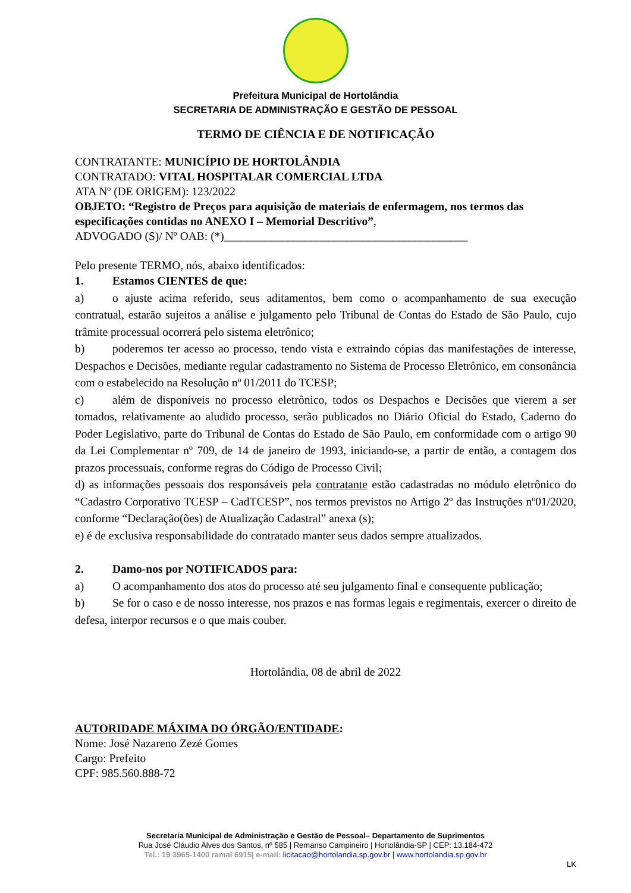Prefeitura Municipal de Hortolândia
SECRETARIA DE ADMINISTRAÇÃO E GESTÃO DE PESSOAL
TERMO DE CIÊNCIA E DE NOTIFICAÇÃO
CONTRATANTE: MUNICÍPIO DE HORTOLÂNDIA
CONTRATADO: VITAL HOSPITALAR COMERCIAL LTDA
ATA Nº (DE ORIGEM): 123/2022
OBJETO: “Registro de Preços para aquisição de materiais de enfermagem, nos termos das especificações contidas no ANEXO I – Memorial Descritivo”,
ADVOGADO (S)/ Nº OAB: (*)__________________________________________
Pelo presente TERMO, nós, abaixo identificados:
1. Estamos CIENTES de que:
a) o ajuste acima referido, seus aditamentos, bem como o acompanhamento de sua execução contratual, estarão sujeitos a análise e julgamento pelo Tribunal de Contas do Estado de São Paulo, cujo trâmite processual ocorrerá pelo sistema eletrônico;
b) poderemos ter acesso ao processo, tendo vista e extraindo cópias das manifestações de interesse, Despachos e Decisões, mediante regular cadastramento no Sistema de Processo Eletrônico, em consonância com o estabelecido na Resolução nº 01/2011 do TCESP;
c) além de disponíveis no processo eletrônico, todos os Despachos e Decisões que vierem a ser tomados, relativamente ao aludido processo, serão publicados no Diário Oficial do Estado, Caderno do Poder Legislativo, parte do Tribunal de Contas do Estado de São Paulo, em conformidade com o artigo 90 da Lei Complementar nº 709, de 14 de janeiro de 1993, iniciando-se, a partir de então, a contagem dos prazos processuais, conforme regras do Código de Processo Civil;
d) as informações pessoais dos responsáveis pela contratante estão cadastradas no módulo eletrônico do “Cadastro Corporativo TCESP – CadTCESP”, nos termos previstos no Artigo 2º das Instruções nº01/2020, conforme “Declaração(ões) de Atualização Cadastral” anexa (s);
e) é de exclusiva responsabilidade do contratado manter seus dados sempre atualizados.
2. Damo-nos por NOTIFICADOS para:
a) O acompanhamento dos atos do processo até seu julgamento final e consequente publicação;
b) Se for o caso e de nosso interesse, nos prazos e nas formas legais e regimentais, exercer o direito de defesa, interpor recursos e o que mais couber.
Hortolândia, 08 de abril de 2022
AUTORIDADE MÁXIMA DO ÓRGÃO/ENTIDADE:
Nome: José Nazareno Zezé Gomes
Cargo: Prefeito
CPF: 985.560.888-72
Secretaria Municipal de Administração e Gestão de Pessoal– Departamento de Suprimentos
Rua José Cláudio Alves dos Santos, nº 585 | Remanso Campineiro | Hortolândia-SP | CEP: 13.184-472
Tel.: 19 3965-1400 ramal 6915| e-mail: licitacao@hortolandia.sp.gov.br | www.hortolandia.sp.gov.br
LK